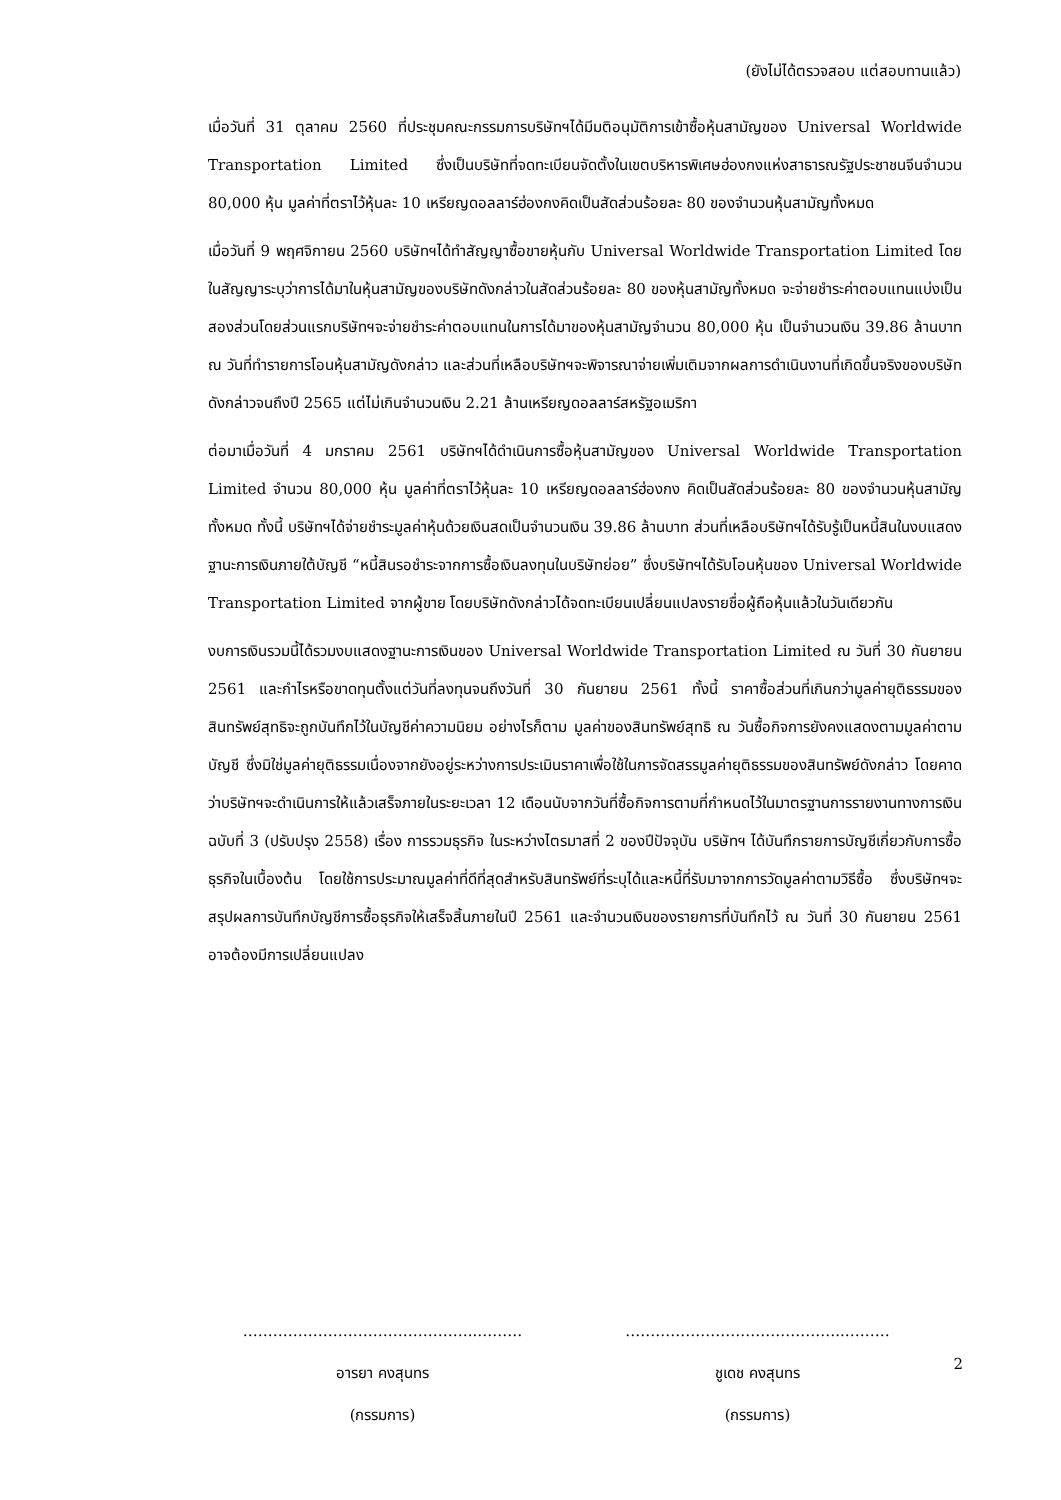(ยังไม่ได้ตรวจสอบ แต่สอบทานแล้ว)
เมื่อวันที่ 31 ตุลาคม 2560 ที่ประชุมคณะกรรมการบริษัทฯได้มีมติอนุมัติการเข้าซื้อหุ้นสามัญของ Universal Worldwide Transportation Limited ซึ่งเป็นบริษัทที่จดทะเบียนจัดตั้งในเขตบริหารพิเศษฮ่องกงแห่งสาธารณรัฐประชาชนจีนจำนวน 80,000 หุ้น มูลค่าที่ตราไว้หุ้นละ 10 เหรียญดอลลาร์ฮ่องกงคิดเป็นสัดส่วนร้อยละ 80 ของจำนวนหุ้นสามัญทั้งหมด
เมื่อวันที่ 9 พฤศจิกายน 2560 บริษัทฯได้ทำสัญญาซื้อขายหุ้นกับ Universal Worldwide Transportation Limited โดยในสัญญาระบุว่าการได้มาในหุ้นสามัญของบริษัทดังกล่าวในสัดส่วนร้อยละ 80 ของหุ้นสามัญทั้งหมด จะจ่ายชำระค่าตอบแทนแบ่งเป็นสองส่วนโดยส่วนแรกบริษัทฯจะจ่ายชำระค่าตอบแทนในการได้มาของหุ้นสามัญจำนวน 80,000 หุ้น เป็นจำนวนเงิน 39.86 ล้านบาท ณ วันที่ทำรายการโอนหุ้นสามัญดังกล่าว และส่วนที่เหลือบริษัทฯจะพิจารณาจ่ายเพิ่มเติมจากผลการดำเนินงานที่เกิดขึ้นจริงของบริษัทดังกล่าวจนถึงปี 2565 แต่ไม่เกินจำนวนเงิน 2.21 ล้านเหรียญดอลลาร์สหรัฐอเมริกา
ต่อมาเมื่อวันที่ 4 มกราคม 2561 บริษัทฯได้ดำเนินการซื้อหุ้นสามัญของ Universal Worldwide Transportation Limited จำนวน 80,000 หุ้น มูลค่าที่ตราไว้หุ้นละ 10 เหรียญดอลลาร์ฮ่องกง คิดเป็นสัดส่วนร้อยละ 80 ของจำนวนหุ้นสามัญทั้งหมด ทั้งนี้ บริษัทฯได้จ่ายชำระมูลค่าหุ้นด้วยเงินสดเป็นจำนวนเงิน 39.86 ล้านบาท ส่วนที่เหลือบริษัทฯได้รับรู้เป็นหนี้สินในงบแสดงฐานะการเงินภายใต้บัญชี “หนี้สินรอชำระจากการซื้อเงินลงทุนในบริษัทย่อย” ซึ่งบริษัทฯได้รับโอนหุ้นของ Universal Worldwide Transportation Limited จากผู้ขาย โดยบริษัทดังกล่าวได้จดทะเบียนเปลี่ยนแปลงรายชื่อผู้ถือหุ้นแล้วในวันเดียวกัน
งบการเงินรวมนี้ได้รวมงบแสดงฐานะการเงินของ Universal Worldwide Transportation Limited ณ วันที่ 30 กันยายน 2561 และกำไรหรือขาดทุนตั้งแต่วันที่ลงทุนจนถึงวันที่ 30 กันยายน 2561 ทั้งนี้ ราคาซื้อส่วนที่เกินกว่ามูลค่ายุติธรรมของสินทรัพย์สุทธิจะถูกบันทึกไว้ในบัญชีค่าความนิยม อย่างไรก็ตาม มูลค่าของสินทรัพย์สุทธิ ณ วันซื้อกิจการยังคงแสดงตามมูลค่าตามบัญชี ซึ่งมิใช่มูลค่ายุติธรรมเนื่องจากยังอยู่ระหว่างการประเมินราคาเพื่อใช้ในการจัดสรรมูลค่ายุติธรรมของสินทรัพย์ดังกล่าว โดยคาดว่าบริษัทฯจะดำเนินการให้แล้วเสร็จภายในระยะเวลา 12 เดือนนับจากวันที่ซื้อกิจการตามที่กำหนดไว้ในมาตรฐานการรายงานทางการเงินฉบับที่ 3 (ปรับปรุง 2558) เรื่อง การรวมธุรกิจ ในระหว่างไตรมาสที่ 2 ของปีปัจจุบัน บริษัทฯ ได้บันทึกรายการบัญชีเกี่ยวกับการซื้อธุรกิจในเบื้องต้น โดยใช้การประมาณมูลค่าที่ดีที่สุดสำหรับสินทรัพย์ที่ระบุได้และหนี้ที่รับมาจากการวัดมูลค่าตามวิธีซื้อ ซึ่งบริษัทฯจะสรุปผลการบันทึกบัญชีการซื้อธุรกิจให้เสร็จสิ้นภายในปี 2561 และจำนวนเงินของรายการที่บันทึกไว้ ณ วันที่ 30 กันยายน 2561 อาจต้องมีการเปลี่ยนแปลง
………………………………………..………
อารยา คงสุนทร
(กรรมการ)
……………………………………..………
ชูเดช คงสุนทร
(กรรมการ)
2